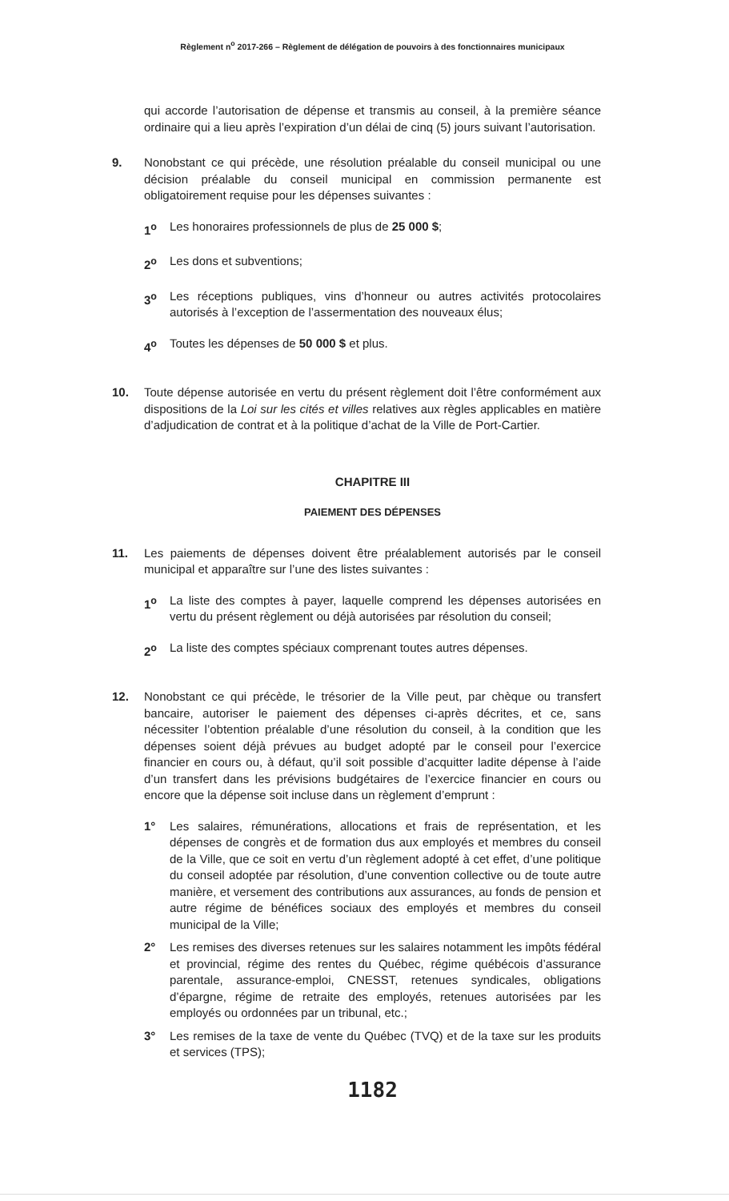Règlement n<sup>o</sup> 2017-266 – Règlement de délégation de pouvoirs à des fonctionnaires municipaux
qui accorde l’autorisation de dépense et transmis au conseil, à la première séance ordinaire qui a lieu après l’expiration d’un délai de cinq (5) jours suivant l’autorisation.
9. Nonobstant ce qui précède, une résolution préalable du conseil municipal ou une décision préalable du conseil municipal en commission permanente est obligatoirement requise pour les dépenses suivantes :
1<sup>o</sup> Les honoraires professionnels de plus de 25 000 $;
2<sup>o</sup> Les dons et subventions;
3<sup>o</sup> Les réceptions publiques, vins d’honneur ou autres activités protocolaires autorisés à l’exception de l’assermentation des nouveaux élus;
4<sup>o</sup> Toutes les dépenses de 50 000 $ et plus.
10. Toute dépense autorisée en vertu du présent règlement doit l’être conformément aux dispositions de la Loi sur les cités et villes relatives aux règles applicables en matière d’adjudication de contrat et à la politique d’achat de la Ville de Port-Cartier.
CHAPITRE III
PAIEMENT DES DÉPENSES
11. Les paiements de dépenses doivent être préalablement autorisés par le conseil municipal et apparaître sur l’une des listes suivantes :
1<sup>o</sup> La liste des comptes à payer, laquelle comprend les dépenses autorisées en vertu du présent règlement ou déjà autorisées par résolution du conseil;
2<sup>o</sup> La liste des comptes spéciaux comprenant toutes autres dépenses.
12. Nonobstant ce qui précède, le trésorier de la Ville peut, par chèque ou transfert bancaire, autoriser le paiement des dépenses ci-après décrites, et ce, sans nécessiter l’obtention préalable d’une résolution du conseil, à la condition que les dépenses soient déjà prévues au budget adopté par le conseil pour l’exercice financier en cours ou, à défaut, qu’il soit possible d’acquitter ladite dépense à l’aide d’un transfert dans les prévisions budgétaires de l’exercice financier en cours ou encore que la dépense soit incluse dans un règlement d’emprunt :
1° Les salaires, rémunérations, allocations et frais de représentation, et les dépenses de congrès et de formation dus aux employés et membres du conseil de la Ville, que ce soit en vertu d’un règlement adopté à cet effet, d’une politique du conseil adoptée par résolution, d’une convention collective ou de toute autre manière, et versement des contributions aux assurances, au fonds de pension et autre régime de bénéfices sociaux des employés et membres du conseil municipal de la Ville;
2° Les remises des diverses retenues sur les salaires notamment les impôts fédéral et provincial, régime des rentes du Québec, régime québécois d’assurance parentale, assurance-emploi, CNESST, retenues syndicales, obligations d’épargne, régime de retraite des employés, retenues autorisées par les employés ou ordonnées par un tribunal, etc.;
3° Les remises de la taxe de vente du Québec (TVQ) et de la taxe sur les produits et services (TPS);
1182